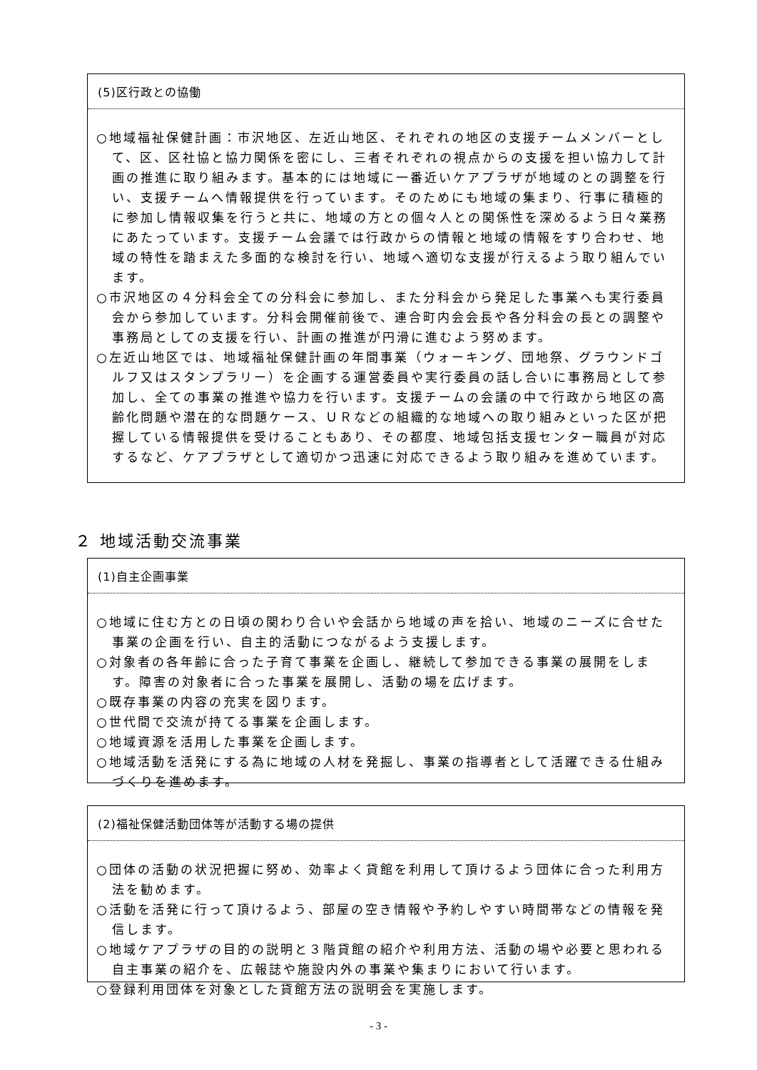(5)区行政との協働
○地域福祉保健計画：市沢地区、左近山地区、それぞれの地区の支援チームメンバーとして、区、区社協と協力関係を密にし、三者それぞれの視点からの支援を担い協力して計画の推進に取り組みます。基本的には地域に一番近いケアプラザが地域のとの調整を行い、支援チームへ情報提供を行っています。そのためにも地域の集まり、行事に積極的に参加し情報収集を行うと共に、地域の方との個々人との関係性を深めるよう日々業務にあたっています。支援チーム会議では行政からの情報と地域の情報をすり合わせ、地域の特性を踏まえた多面的な検討を行い、地域へ適切な支援が行えるよう取り組んでいます。
○市沢地区の４分科会全ての分科会に参加し、また分科会から発足した事業へも実行委員会から参加しています。分科会開催前後で、連合町内会会長や各分科会の長との調整や事務局としての支援を行い、計画の推進が円滑に進むよう努めます。
○左近山地区では、地域福祉保健計画の年間事業（ウォーキング、団地祭、グラウンドゴルフ又はスタンプラリー）を企画する運営委員や実行委員の話し合いに事務局として参加し、全ての事業の推進や協力を行います。支援チームの会議の中で行政から地区の高齢化問題や潜在的な問題ケース、ＵＲなどの組織的な地域への取り組みといった区が把握している情報提供を受けることもあり、その都度、地域包括支援センター職員が対応するなど、ケアプラザとして適切かつ迅速に対応できるよう取り組みを進めています。
２ 地域活動交流事業
(1)自主企画事業
○地域に住む方との日頃の関わり合いや会話から地域の声を拾い、地域のニーズに合せた事業の企画を行い、自主的活動につながるよう支援します。
○対象者の各年齢に合った子育て事業を企画し、継続して参加できる事業の展開をします。障害の対象者に合った事業を展開し、活動の場を広げます。
○既存事業の内容の充実を図ります。
○世代間で交流が持てる事業を企画します。
○地域資源を活用した事業を企画します。
○地域活動を活発にする為に地域の人材を発掘し、事業の指導者として活躍できる仕組みづくりを進めます。
(2)福祉保健活動団体等が活動する場の提供
○団体の活動の状況把握に努め、効率よく貸館を利用して頂けるよう団体に合った利用方法を勧めます。
○活動を活発に行って頂けるよう、部屋の空き情報や予約しやすい時間帯などの情報を発信します。
○地域ケアプラザの目的の説明と３階貸館の紹介や利用方法、活動の場や必要と思われる自主事業の紹介を、広報誌や施設内外の事業や集まりにおいて行います。
○登録利用団体を対象とした貸館方法の説明会を実施します。
- 3 -